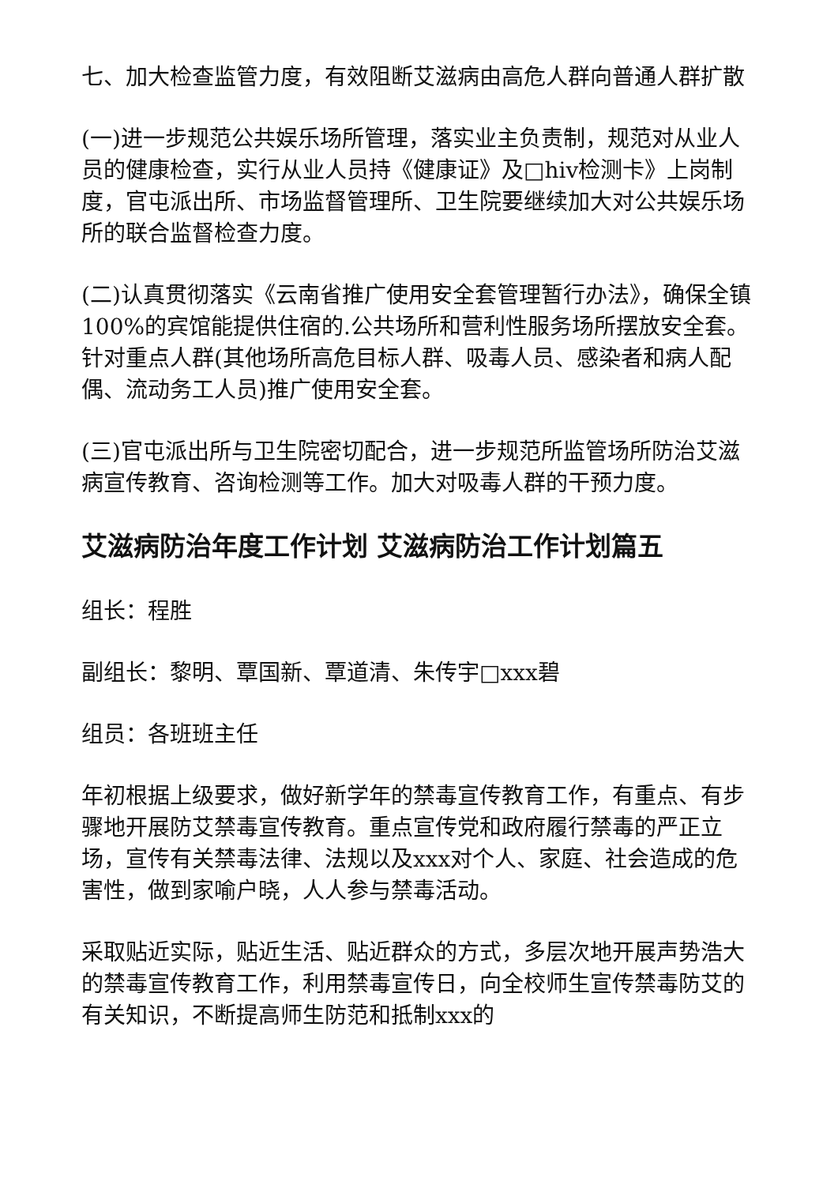七、加大检查监管力度，有效阻断艾滋病由高危人群向普通人群扩散
(一)进一步规范公共娱乐场所管理，落实业主负责制，规范对从业人员的健康检查，实行从业人员持《健康证》及□hiv检测卡》上岗制度，官屯派出所、市场监督管理所、卫生院要继续加大对公共娱乐场所的联合监督检查力度。
(二)认真贯彻落实《云南省推广使用安全套管理暂行办法》，确保全镇100%的宾馆能提供住宿的.公共场所和营利性服务场所摆放安全套。针对重点人群(其他场所高危目标人群、吸毒人员、感染者和病人配偶、流动务工人员)推广使用安全套。
(三)官屯派出所与卫生院密切配合，进一步规范所监管场所防治艾滋病宣传教育、咨询检测等工作。加大对吸毒人群的干预力度。
艾滋病防治年度工作计划 艾滋病防治工作计划篇五
组长：程胜
副组长：黎明、覃国新、覃道清、朱传宇□xxx碧
组员：各班班主任
年初根据上级要求，做好新学年的禁毒宣传教育工作，有重点、有步骤地开展防艾禁毒宣传教育。重点宣传党和政府履行禁毒的严正立场，宣传有关禁毒法律、法规以及xxx对个人、家庭、社会造成的危害性，做到家喻户晓，人人参与禁毒活动。
采取贴近实际，贴近生活、贴近群众的方式，多层次地开展声势浩大的禁毒宣传教育工作，利用禁毒宣传日，向全校师生宣传禁毒防艾的有关知识，不断提高师生防范和抵制xxx的